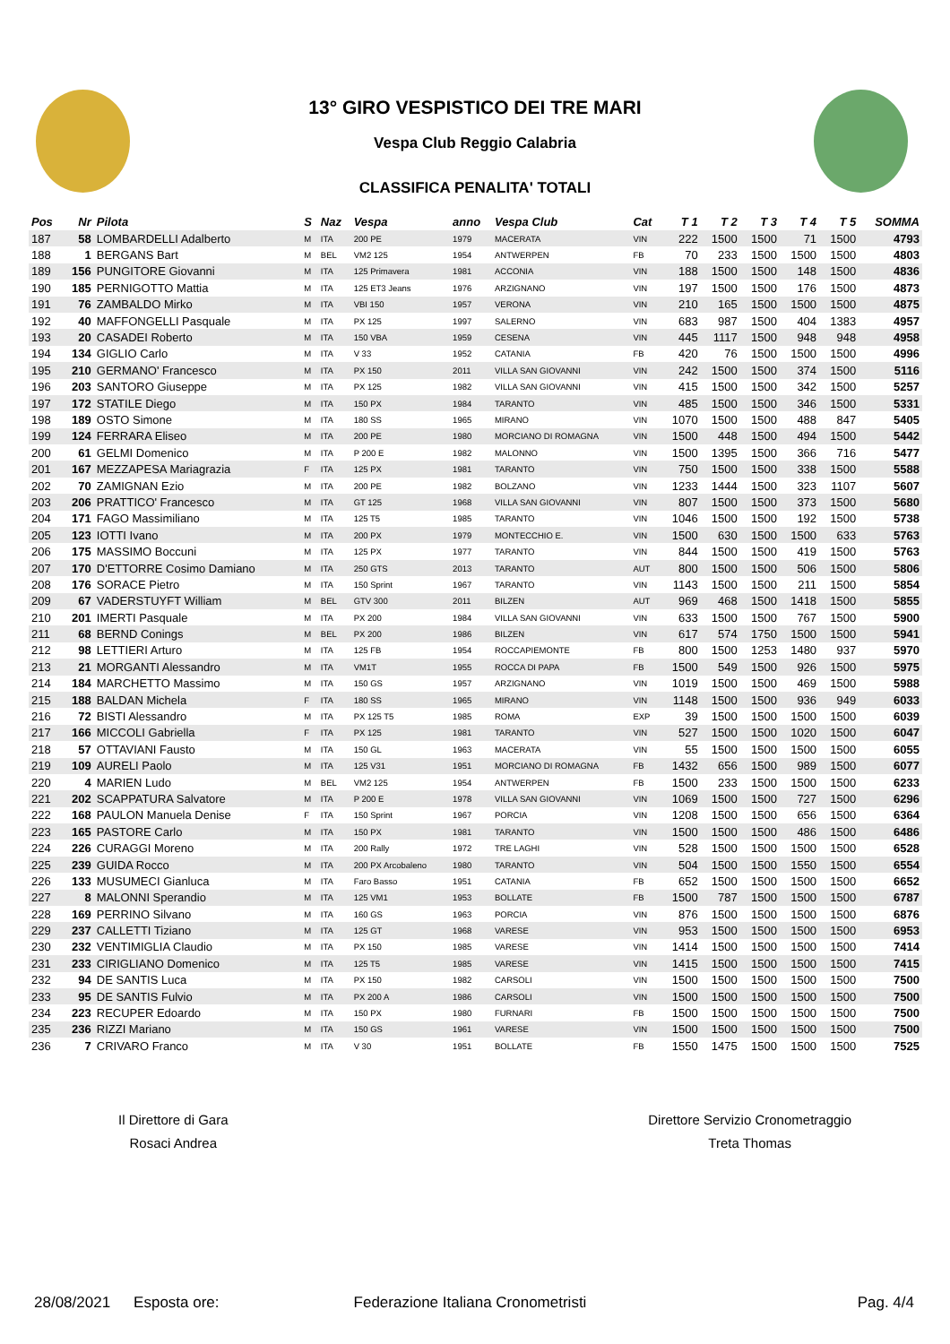13° GIRO VESPISTICO DEI TRE MARI
Vespa Club Reggio Calabria
CLASSIFICA PENALITA' TOTALI
| Pos | Nr | Pilota | S | Naz | Vespa | anno | Vespa Club | Cat | T 1 | T 2 | T 3 | T 4 | T 5 | SOMMA |
| --- | --- | --- | --- | --- | --- | --- | --- | --- | --- | --- | --- | --- | --- | --- |
| 187 | 58 | LOMBARDELLI Adalberto | M | ITA | 200 PE | 1979 | MACERATA | VIN | 222 | 1500 | 1500 | 71 | 1500 | 4793 |
| 188 | 1 | BERGANS Bart | M | BEL | VM2 125 | 1954 | ANTWERPEN | FB | 70 | 233 | 1500 | 1500 | 1500 | 4803 |
| 189 | 156 | PUNGITORE Giovanni | M | ITA | 125 Primavera | 1981 | ACCONIA | VIN | 188 | 1500 | 1500 | 148 | 1500 | 4836 |
| 190 | 185 | PERNIGOTTO Mattia | M | ITA | 125 ET3 Jeans | 1976 | ARZIGNANO | VIN | 197 | 1500 | 1500 | 176 | 1500 | 4873 |
| 191 | 76 | ZAMBALDO Mirko | M | ITA | VBI 150 | 1957 | VERONA | VIN | 210 | 165 | 1500 | 1500 | 1500 | 4875 |
| 192 | 40 | MAFFONGELLI Pasquale | M | ITA | PX 125 | 1997 | SALERNO | VIN | 683 | 987 | 1500 | 404 | 1383 | 4957 |
| 193 | 20 | CASADEI Roberto | M | ITA | 150 VBA | 1959 | CESENA | VIN | 445 | 1117 | 1500 | 948 | 948 | 4958 |
| 194 | 134 | GIGLIO Carlo | M | ITA | V 33 | 1952 | CATANIA | FB | 420 | 76 | 1500 | 1500 | 1500 | 4996 |
| 195 | 210 | GERMANO' Francesco | M | ITA | PX 150 | 2011 | VILLA SAN GIOVANNI | VIN | 242 | 1500 | 1500 | 374 | 1500 | 5116 |
| 196 | 203 | SANTORO Giuseppe | M | ITA | PX 125 | 1982 | VILLA SAN GIOVANNI | VIN | 415 | 1500 | 1500 | 342 | 1500 | 5257 |
| 197 | 172 | STATILE Diego | M | ITA | 150 PX | 1984 | TARANTO | VIN | 485 | 1500 | 1500 | 346 | 1500 | 5331 |
| 198 | 189 | OSTO Simone | M | ITA | 180 SS | 1965 | MIRANO | VIN | 1070 | 1500 | 1500 | 488 | 847 | 5405 |
| 199 | 124 | FERRARA Eliseo | M | ITA | 200 PE | 1980 | MORCIANO DI ROMAGNA | VIN | 1500 | 448 | 1500 | 494 | 1500 | 5442 |
| 200 | 61 | GELMI Domenico | M | ITA | P 200 E | 1982 | MALONNO | VIN | 1500 | 1395 | 1500 | 366 | 716 | 5477 |
| 201 | 167 | MEZZAPESA Mariagrazia | F | ITA | 125 PX | 1981 | TARANTO | VIN | 750 | 1500 | 1500 | 338 | 1500 | 5588 |
| 202 | 70 | ZAMIGNAN Ezio | M | ITA | 200 PE | 1982 | BOLZANO | VIN | 1233 | 1444 | 1500 | 323 | 1107 | 5607 |
| 203 | 206 | PRATTICO' Francesco | M | ITA | GT 125 | 1968 | VILLA SAN GIOVANNI | VIN | 807 | 1500 | 1500 | 373 | 1500 | 5680 |
| 204 | 171 | FAGO Massimiliano | M | ITA | 125 T5 | 1985 | TARANTO | VIN | 1046 | 1500 | 1500 | 192 | 1500 | 5738 |
| 205 | 123 | IOTTI Ivano | M | ITA | 200 PX | 1979 | MONTECCHIO E. | VIN | 1500 | 630 | 1500 | 1500 | 633 | 5763 |
| 206 | 175 | MASSIMO Boccuni | M | ITA | 125 PX | 1977 | TARANTO | VIN | 844 | 1500 | 1500 | 419 | 1500 | 5763 |
| 207 | 170 | D'ETTORRE Cosimo Damiano | M | ITA | 250 GTS | 2013 | TARANTO | AUT | 800 | 1500 | 1500 | 506 | 1500 | 5806 |
| 208 | 176 | SORACE Pietro | M | ITA | 150 Sprint | 1967 | TARANTO | VIN | 1143 | 1500 | 1500 | 211 | 1500 | 5854 |
| 209 | 67 | VADERSTUYFT William | M | BEL | GTV 300 | 2011 | BILZEN | AUT | 969 | 468 | 1500 | 1418 | 1500 | 5855 |
| 210 | 201 | IMERTI Pasquale | M | ITA | PX 200 | 1984 | VILLA SAN GIOVANNI | VIN | 633 | 1500 | 1500 | 767 | 1500 | 5900 |
| 211 | 68 | BERND Conings | M | BEL | PX 200 | 1986 | BILZEN | VIN | 617 | 574 | 1750 | 1500 | 1500 | 5941 |
| 212 | 98 | LETTIERI Arturo | M | ITA | 125 FB | 1954 | ROCCAPIEMONTE | FB | 800 | 1500 | 1253 | 1480 | 937 | 5970 |
| 213 | 21 | MORGANTI Alessandro | M | ITA | VM1T | 1955 | ROCCA DI PAPA | FB | 1500 | 549 | 1500 | 926 | 1500 | 5975 |
| 214 | 184 | MARCHETTO Massimo | M | ITA | 150 GS | 1957 | ARZIGNANO | VIN | 1019 | 1500 | 1500 | 469 | 1500 | 5988 |
| 215 | 188 | BALDAN Michela | F | ITA | 180 SS | 1965 | MIRANO | VIN | 1148 | 1500 | 1500 | 936 | 949 | 6033 |
| 216 | 72 | BISTI Alessandro | M | ITA | PX 125 T5 | 1985 | ROMA | EXP | 39 | 1500 | 1500 | 1500 | 1500 | 6039 |
| 217 | 166 | MICCOLI Gabriella | F | ITA | PX 125 | 1981 | TARANTO | VIN | 527 | 1500 | 1500 | 1020 | 1500 | 6047 |
| 218 | 57 | OTTAVIANI Fausto | M | ITA | 150 GL | 1963 | MACERATA | VIN | 55 | 1500 | 1500 | 1500 | 1500 | 6055 |
| 219 | 109 | AURELI Paolo | M | ITA | 125 V31 | 1951 | MORCIANO DI ROMAGNA | FB | 1432 | 656 | 1500 | 989 | 1500 | 6077 |
| 220 | 4 | MARIEN Ludo | M | BEL | VM2 125 | 1954 | ANTWERPEN | FB | 1500 | 233 | 1500 | 1500 | 1500 | 6233 |
| 221 | 202 | SCAPPATURA Salvatore | M | ITA | P 200 E | 1978 | VILLA SAN GIOVANNI | VIN | 1069 | 1500 | 1500 | 727 | 1500 | 6296 |
| 222 | 168 | PAULON Manuela Denise | F | ITA | 150 Sprint | 1967 | PORCIA | VIN | 1208 | 1500 | 1500 | 656 | 1500 | 6364 |
| 223 | 165 | PASTORE Carlo | M | ITA | 150 PX | 1981 | TARANTO | VIN | 1500 | 1500 | 1500 | 486 | 1500 | 6486 |
| 224 | 226 | CURAGGI Moreno | M | ITA | 200 Rally | 1972 | TRE LAGHI | VIN | 528 | 1500 | 1500 | 1500 | 1500 | 6528 |
| 225 | 239 | GUIDA Rocco | M | ITA | 200 PX Arcobaleno | 1980 | TARANTO | VIN | 504 | 1500 | 1500 | 1550 | 1500 | 6554 |
| 226 | 133 | MUSUMECI Gianluca | M | ITA | Faro Basso | 1951 | CATANIA | FB | 652 | 1500 | 1500 | 1500 | 1500 | 6652 |
| 227 | 8 | MALONNI Sperandio | M | ITA | 125 VM1 | 1953 | BOLLATE | FB | 1500 | 787 | 1500 | 1500 | 1500 | 6787 |
| 228 | 169 | PERRINO Silvano | M | ITA | 160 GS | 1963 | PORCIA | VIN | 876 | 1500 | 1500 | 1500 | 1500 | 6876 |
| 229 | 237 | CALLETTI Tiziano | M | ITA | 125 GT | 1968 | VARESE | VIN | 953 | 1500 | 1500 | 1500 | 1500 | 6953 |
| 230 | 232 | VENTIMIGLIA Claudio | M | ITA | PX 150 | 1985 | VARESE | VIN | 1414 | 1500 | 1500 | 1500 | 1500 | 7414 |
| 231 | 233 | CIRIGLIANO Domenico | M | ITA | 125 T5 | 1985 | VARESE | VIN | 1415 | 1500 | 1500 | 1500 | 1500 | 7415 |
| 232 | 94 | DE SANTIS Luca | M | ITA | PX 150 | 1982 | CARSOLI | VIN | 1500 | 1500 | 1500 | 1500 | 1500 | 7500 |
| 233 | 95 | DE SANTIS Fulvio | M | ITA | PX 200 A | 1986 | CARSOLI | VIN | 1500 | 1500 | 1500 | 1500 | 1500 | 7500 |
| 234 | 223 | RECUPER Edoardo | M | ITA | 150 PX | 1980 | FURNARI | FB | 1500 | 1500 | 1500 | 1500 | 1500 | 7500 |
| 235 | 236 | RIZZI Mariano | M | ITA | 150 GS | 1961 | VARESE | VIN | 1500 | 1500 | 1500 | 1500 | 1500 | 7500 |
| 236 | 7 | CRIVARO Franco | M | ITA | V 30 | 1951 | BOLLATE | FB | 1550 | 1475 | 1500 | 1500 | 1500 | 7525 |
Il Direttore di Gara
Rosaci Andrea
Direttore Servizio Cronometraggio
Treta Thomas
28/08/2021 Esposta ore: Federazione Italiana Cronometristi Pag. 4/4